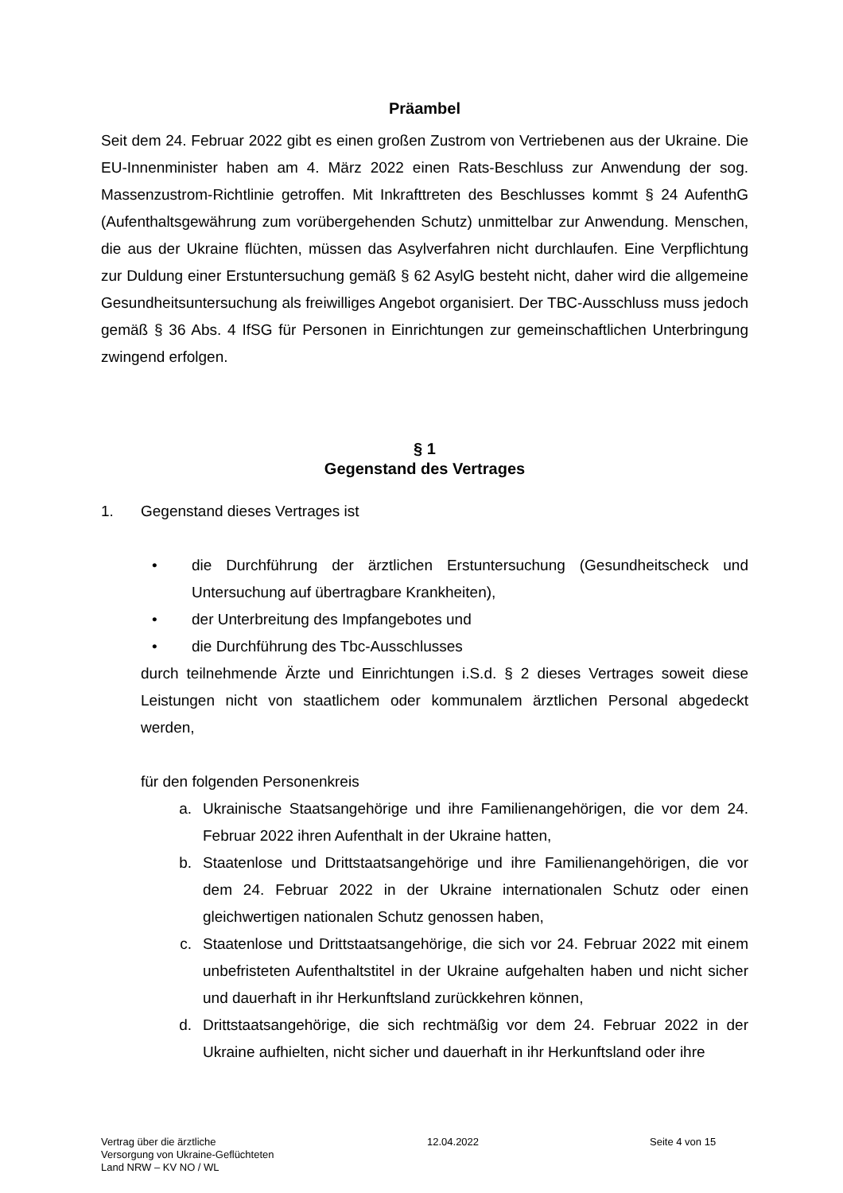Präambel
Seit dem 24. Februar 2022 gibt es einen großen Zustrom von Vertriebenen aus der Ukraine. Die EU-Innenminister haben am 4. März 2022 einen Rats-Beschluss zur Anwendung der sog. Massenzustrom-Richtlinie getroffen. Mit Inkrafttreten des Beschlusses kommt § 24 AufenthG (Aufenthaltsgewährung zum vorübergehenden Schutz) unmittelbar zur Anwendung. Menschen, die aus der Ukraine flüchten, müssen das Asylverfahren nicht durchlaufen. Eine Verpflichtung zur Duldung einer Erstuntersuchung gemäß § 62 AsylG besteht nicht, daher wird die allgemeine Gesundheitsuntersuchung als freiwilliges Angebot organisiert. Der TBC-Ausschluss muss jedoch gemäß § 36 Abs. 4 IfSG für Personen in Einrichtungen zur gemeinschaftlichen Unterbringung zwingend erfolgen.
§ 1
Gegenstand des Vertrages
1. Gegenstand dieses Vertrages ist
• die Durchführung der ärztlichen Erstuntersuchung (Gesundheitscheck und Untersuchung auf übertragbare Krankheiten),
• der Unterbreitung des Impfangebotes und
• die Durchführung des Tbc-Ausschlusses
durch teilnehmende Ärzte und Einrichtungen i.S.d. § 2 dieses Vertrages soweit diese Leistungen nicht von staatlichem oder kommunalem ärztlichen Personal abgedeckt werden,
für den folgenden Personenkreis
a. Ukrainische Staatsangehörige und ihre Familienangehörigen, die vor dem 24. Februar 2022 ihren Aufenthalt in der Ukraine hatten,
b. Staatenlose und Drittstaatsangehörige und ihre Familienangehörigen, die vor dem 24. Februar 2022 in der Ukraine internationalen Schutz oder einen gleichwertigen nationalen Schutz genossen haben,
c. Staatenlose und Drittstaatsangehörige, die sich vor 24. Februar 2022 mit einem unbefristeten Aufenthaltstitel in der Ukraine aufgehalten haben und nicht sicher und dauerhaft in ihr Herkunftsland zurückkehren können,
d. Drittstaatsangehörige, die sich rechtmäßig vor dem 24. Februar 2022 in der Ukraine aufhielten, nicht sicher und dauerhaft in ihr Herkunftsland oder ihre
Vertrag über die ärztliche
Versorgung von Ukraine-Geflüchteten
Land NRW – KV NO / WL
12.04.2022 Seite 4 von 15